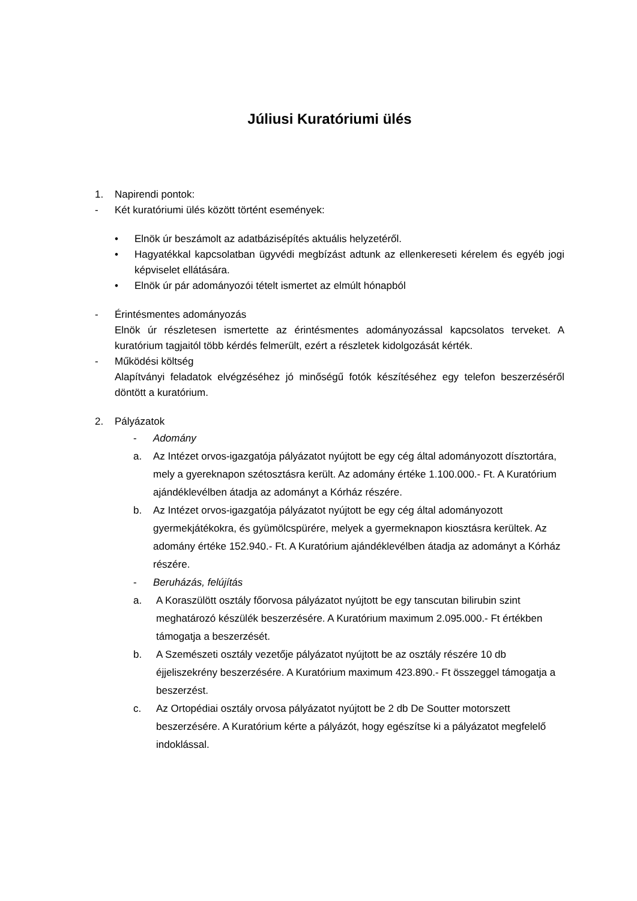Júliusi Kuratóriumi ülés
1. Napirendi pontok:
- Két kuratóriumi ülés között történt események:
• Elnök úr beszámolt az adatbázisépítés aktuális helyzetéről.
• Hagyatékkal kapcsolatban ügyvédi megbízást adtunk az ellenkereseti kérelem és egyéb jogi képviselet ellátására.
• Elnök úr pár adományozói tételt ismertet az elmúlt hónapból
- Érintésmentes adományozás
Elnök úr részletesen ismertette az érintésmentes adományozással kapcsolatos terveket. A kuratórium tagjaitól több kérdés felmerült, ezért a részletek kidolgozását kérték.
- Működési költség
Alapítványi feladatok elvégzéséhez jó minőségű fotók készítéséhez egy telefon beszerzéséről döntött a kuratórium.
2. Pályázatok
- Adomány
a. Az Intézet orvos-igazgatója pályázatot nyújtott be egy cég által adományozott dísztortára, mely a gyereknapon szétosztásra került. Az adomány értéke 1.100.000.- Ft. A Kuratórium ajándéklevélben átadja az adományt a Kórház részére.
b. Az Intézet orvos-igazgatója pályázatot nyújtott be egy cég által adományozott gyermekjátékokra, és gyümölcspürére, melyek a gyermeknapon kiosztásra kerültek. Az adomány értéke 152.940.- Ft. A Kuratórium ajándéklevélben átadja az adományt a Kórház részére.
- Beruházás, felújítás
a. A Koraszülött osztály főorvosa pályázatot nyújtott be egy tanscutan bilirubin szint meghatározó készülék beszerzésére. A Kuratórium maximum 2.095.000.- Ft értékben támogatja a beszerzését.
b. A Szemészeti osztály vezetője pályázatot nyújtott be az osztály részére 10 db éjjeliszekrény beszerzésére. A Kuratórium maximum 423.890.- Ft összeggel támogatja a beszerzést.
c. Az Ortopédiai osztály orvosa pályázatot nyújtott be 2 db De Soutter motorszett beszerzésére. A Kuratórium kérte a pályázót, hogy egészítse ki a pályázatot megfelelő indoklással.